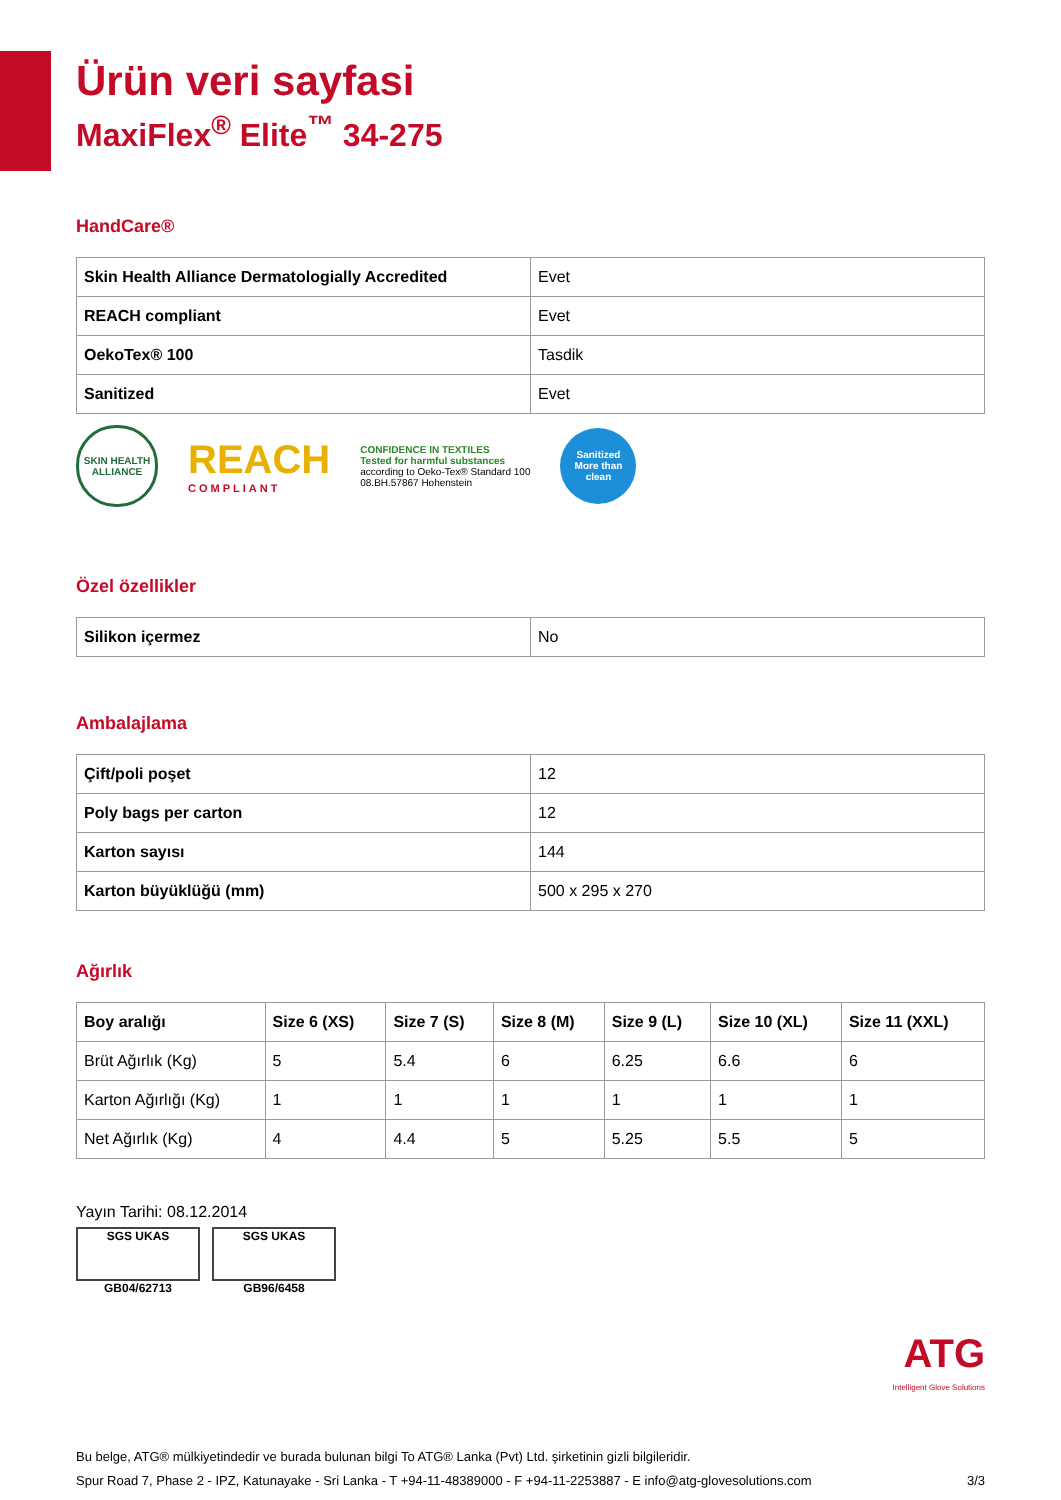Ürün veri sayfasi
MaxiFlex<sup>®</sup> Elite<sup>™</sup> 34-275
HandCare®
| Skin Health Alliance Dermatologially Accredited | Evet |
| REACH compliant | Evet |
| OekoTex® 100 | Tasdik |
| Sanitized | Evet |
SKIN HEALTH ALLIANCE
REACH
COMPLIANT
CONFIDENCE IN TEXTILES
Tested for harmful substances
according to Oeko-Tex® Standard 100
08.BH.57867 Hohenstein
Sanitized
More than clean
Özel özellikler
| Silikon içermez | No |
Ambalajlama
| Çift/poli poşet | 12 |
| Poly bags per carton | 12 |
| Karton sayısı | 144 |
| Karton büyüklüğü (mm) | 500 x 295 x 270 |
Ağırlık
| Boy aralığı | Size 6 (XS) | Size 7 (S) | Size 8 (M) | Size 9 (L) | Size 10 (XL) | Size 11 (XXL) |
| --- | --- | --- | --- | --- | --- | --- |
| Brüt Ağırlık (Kg) | 5 | 5.4 | 6 | 6.25 | 6.6 | 6 |
| Karton Ağırlığı (Kg) | 1 | 1 | 1 | 1 | 1 | 1 |
| Net Ağırlık (Kg) | 4 | 4.4 | 5 | 5.25 | 5.5 | 5 |
Yayın Tarihi: 08.12.2014
SGS UKAS
GB04/62713
SGS UKAS
GB96/6458
ATG
Intelligent Glove Solutions
Bu belge, ATG® mülkiyetindedir ve burada bulunan bilgi To ATG® Lanka (Pvt) Ltd. şirketinin gizli bilgileridir.
Spur Road 7, Phase 2 - IPZ, Katunayake - Sri Lanka - T +94-11-48389000 - F +94-11-2253887 - E info@atg-glovesolutions.com 3/3